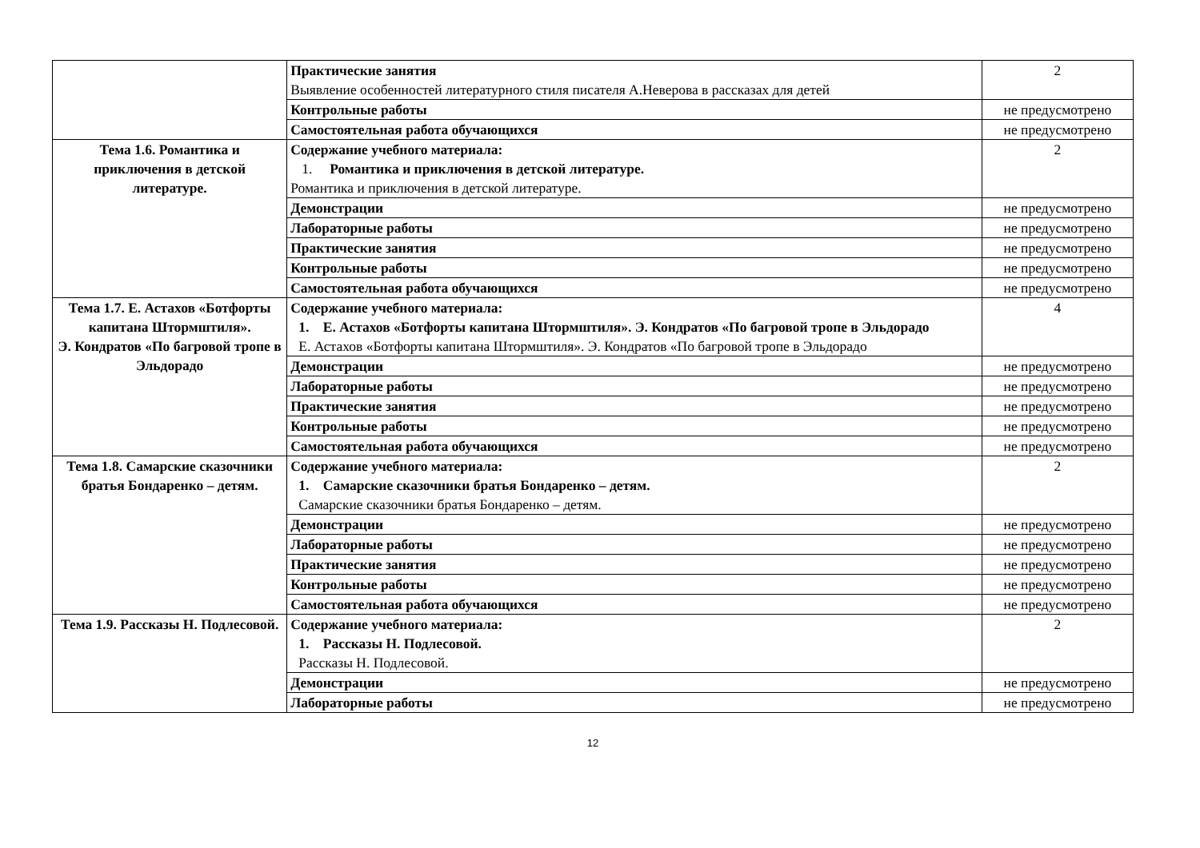| | Практические занятия Выявление особенностей литературного стиля писателя А.Неверова в рассказах для детей | 2 |
| | Контрольные работы | не предусмотрено |
| | Самостоятельная работа обучающихся | не предусмотрено |
| Тема 1.6. Романтика и приключения в детской литературе. | Содержание учебного материала: 1. Романтика и приключения в детской литературе. Романтика и приключения в детской литературе. | 2 |
| | Демонстрации | не предусмотрено |
| | Лабораторные работы | не предусмотрено |
| | Практические занятия | не предусмотрено |
| | Контрольные работы | не предусмотрено |
| | Самостоятельная работа обучающихся | не предусмотрено |
| Тема 1.7. Е. Астахов «Ботфорты капитана Штормштиля». Э. Кондратов «По багровой тропе в Эльдорадо | Содержание учебного материала: 1. Е. Астахов «Ботфорты капитана Штормштиля». Э. Кондратов «По багровой тропе в Эльдорадо Е. Астахов «Ботфорты капитана Штормштиля». Э. Кондратов «По багровой тропе в Эльдорадо | 4 |
| | Демонстрации | не предусмотрено |
| | Лабораторные работы | не предусмотрено |
| | Практические занятия | не предусмотрено |
| | Контрольные работы | не предусмотрено |
| | Самостоятельная работа обучающихся | не предусмотрено |
| Тема 1.8. Самарские сказочники братья Бондаренко – детям. | Содержание учебного материала: 1. Самарские сказочники братья Бондаренко – детям. Самарские сказочники братья Бондаренко – детям. | 2 |
| | Демонстрации | не предусмотрено |
| | Лабораторные работы | не предусмотрено |
| | Практические занятия | не предусмотрено |
| | Контрольные работы | не предусмотрено |
| | Самостоятельная работа обучающихся | не предусмотрено |
| Тема 1.9. Рассказы Н. Подлесовой. | Содержание учебного материала: 1. Рассказы Н. Подлесовой. Рассказы Н. Подлесовой. | 2 |
| | Демонстрации | не предусмотрено |
| | Лабораторные работы | не предусмотрено |
12